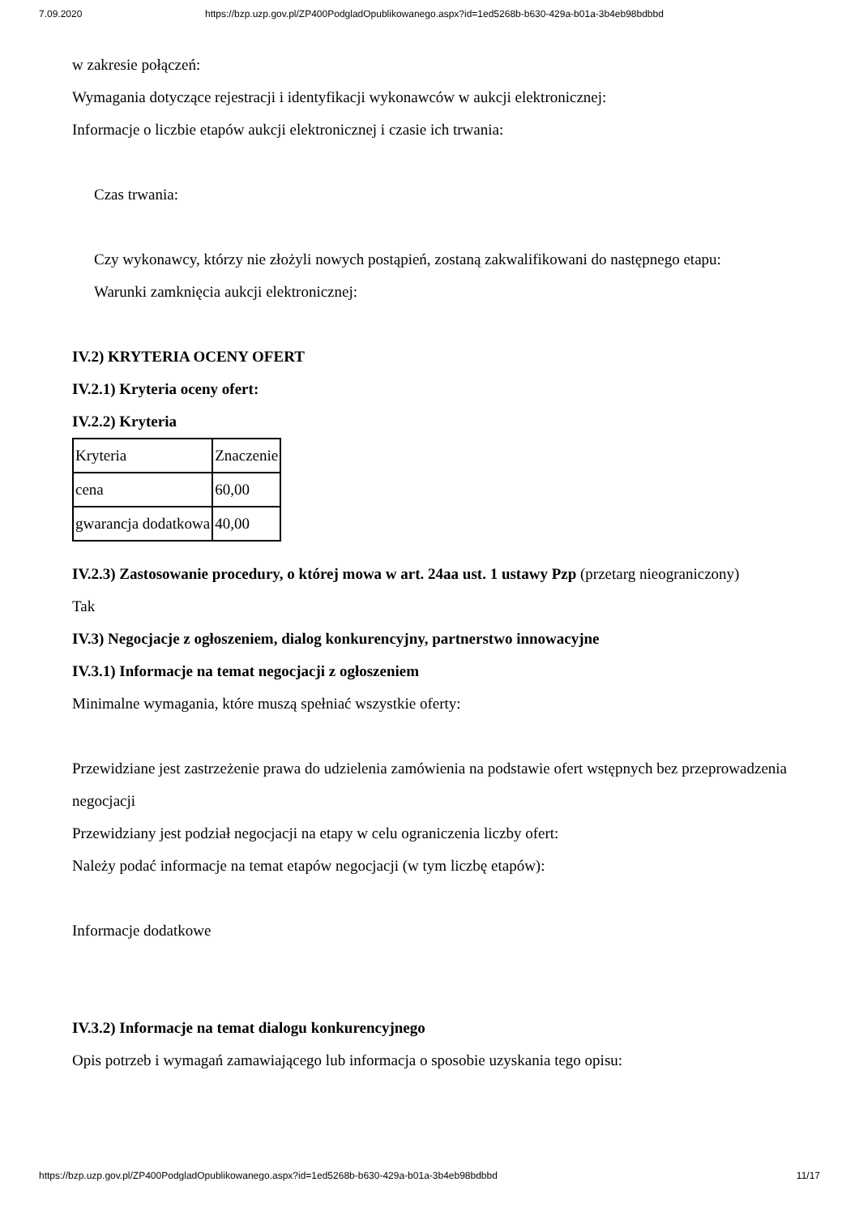7.09.2020 https://bzp.uzp.gov.pl/ZP400PodgladOpublikowanego.aspx?id=1ed5268b-b630-429a-b01a-3b4eb98bdbbd
w zakresie połączeń:
Wymagania dotyczące rejestracji i identyfikacji wykonawców w aukcji elektronicznej:
Informacje o liczbie etapów aukcji elektronicznej i czasie ich trwania:
Czas trwania:
Czy wykonawcy, którzy nie złożyli nowych postąpień, zostaną zakwalifikowani do następnego etapu:
Warunki zamknięcia aukcji elektronicznej:
IV.2) KRYTERIA OCENY OFERT
IV.2.1) Kryteria oceny ofert:
IV.2.2) Kryteria
| Kryteria | Znaczenie |
| cena | 60,00 |
| gwarancja dodatkowa | 40,00 |
IV.2.3) Zastosowanie procedury, o której mowa w art. 24aa ust. 1 ustawy Pzp (przetarg nieograniczony)
Tak
IV.3) Negocjacje z ogłoszeniem, dialog konkurencyjny, partnerstwo innowacyjne
IV.3.1) Informacje na temat negocjacji z ogłoszeniem
Minimalne wymagania, które muszą spełniać wszystkie oferty:
Przewidziane jest zastrzeżenie prawa do udzielenia zamówienia na podstawie ofert wstępnych bez przeprowadzenia negocjacji
Przewidziany jest podział negocjacji na etapy w celu ograniczenia liczby ofert:
Należy podać informacje na temat etapów negocjacji (w tym liczbę etapów):
Informacje dodatkowe
IV.3.2) Informacje na temat dialogu konkurencyjnego
Opis potrzeb i wymagań zamawiającego lub informacja o sposobie uzyskania tego opisu:
https://bzp.uzp.gov.pl/ZP400PodgladOpublikowanego.aspx?id=1ed5268b-b630-429a-b01a-3b4eb98bdbbd 11/17